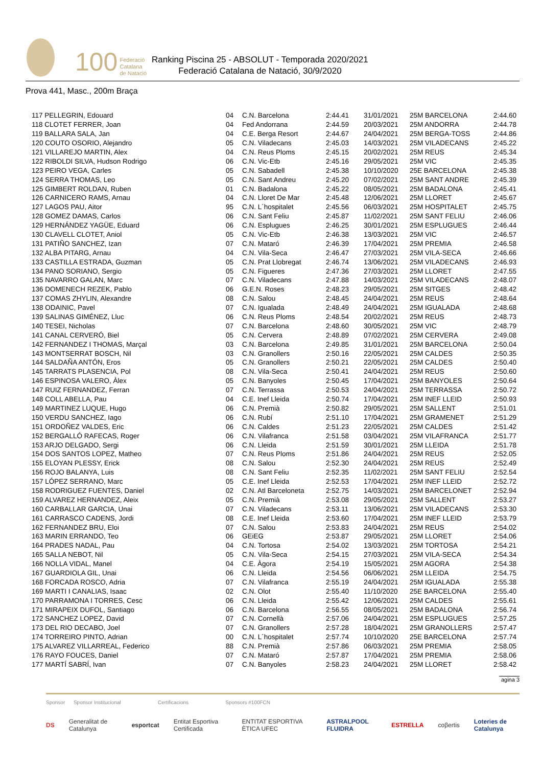100 Federació
Catalana
de Natació
Ranking Piscina 25 - ABSOLUT - Temporada 2020/2021
Federació Catalana de Natació, 30/9/2020
Prova 441, Masc., 200m Braça
| 117 PELLEGRIN, Edouard | 04 | C.N. Barcelona | 2:44.41 | 31/01/2021 | 25M BARCELONA | 2:44.60 |
| 118 CLOTET FERRER, Joan | 04 | Fed Andorrana | 2:44.59 | 20/03/2021 | 25M ANDORRA | 2:44.78 |
| 119 BALLARA SALA, Jan | 04 | C.E. Berga Resort | 2:44.67 | 24/04/2021 | 25M BERGA-TOSS | 2:44.86 |
| 120 COUTO OSORIO, Alejandro | 05 | C.N. Viladecans | 2:45.03 | 14/03/2021 | 25M VILADECANS | 2:45.22 |
| 121 VILLAREJO MARTIN, Alex | 04 | C.N. Reus Ploms | 2:45.15 | 20/02/2021 | 25M REUS | 2:45.34 |
| 122 RIBOLDI SILVA, Hudson Rodrigo | 06 | C.N. Vic-Etb | 2:45.16 | 29/05/2021 | 25M VIC | 2:45.35 |
| 123 PEIRO VEGA, Carles | 05 | C.N. Sabadell | 2:45.38 | 10/10/2020 | 25E BARCELONA | 2:45.38 |
| 124 SERRA THOMAS, Leo | 05 | C.N. Sant Andreu | 2:45.20 | 07/02/2021 | 25M SANT ANDRE | 2:45.39 |
| 125 GIMBERT ROLDAN, Ruben | 01 | C.N. Badalona | 2:45.22 | 08/05/2021 | 25M BADALONA | 2:45.41 |
| 126 CARNICERO RAMS, Arnau | 04 | C.N. Lloret De Mar | 2:45.48 | 12/06/2021 | 25M LLORET | 2:45.67 |
| 127 LAGOS PAU, Aitor | 95 | C.N. L´hospitalet | 2:45.56 | 06/03/2021 | 25M HOSPITALET | 2:45.75 |
| 128 GOMEZ DAMAS, Carlos | 06 | C.N. Sant Feliu | 2:45.87 | 11/02/2021 | 25M SANT FELIU | 2:46.06 |
| 129 HERNÁNDEZ YAGÜE, Eduard | 06 | C.N. Esplugues | 2:46.25 | 30/01/2021 | 25M ESPLUGUES | 2:46.44 |
| 130 CLAVELL CLOTET, Aniol | 05 | C.N. Vic-Etb | 2:46.38 | 13/03/2021 | 25M VIC | 2:46.57 |
| 131 PATIÑO SANCHEZ, Izan | 07 | C.N. Mataró | 2:46.39 | 17/04/2021 | 25M PREMIA | 2:46.58 |
| 132 ALBA PITARG, Arnau | 04 | C.N. Vila-Seca | 2:46.47 | 27/03/2021 | 25M VILA-SECA | 2:46.66 |
| 133 CASTILLA ESTRADA, Guzman | 05 | C.N. Prat Llobregat | 2:46.74 | 13/06/2021 | 25M VILADECANS | 2:46.93 |
| 134 PANO SORIANO, Sergio | 05 | C.N. Figueres | 2:47.36 | 27/03/2021 | 25M LLORET | 2:47.55 |
| 135 NAVARRO GALAN, Marc | 07 | C.N. Viladecans | 2:47.88 | 14/03/2021 | 25M VILADECANS | 2:48.07 |
| 136 DOMENECH REZEK, Pablo | 06 | G.E.N. Roses | 2:48.23 | 29/05/2021 | 25M SITGES | 2:48.42 |
| 137 COMAS ZHYLIN, Alexandre | 08 | C.N. Salou | 2:48.45 | 24/04/2021 | 25M REUS | 2:48.64 |
| 138 ODAINIC, Pavel | 07 | C.N. Igualada | 2:48.49 | 24/04/2021 | 25M IGUALADA | 2:48.68 |
| 139 SALINAS GIMÉNEZ, Lluc | 06 | C.N. Reus Ploms | 2:48.54 | 20/02/2021 | 25M REUS | 2:48.73 |
| 140 TESEI, Nicholas | 07 | C.N. Barcelona | 2:48.60 | 30/05/2021 | 25M VIC | 2:48.79 |
| 141 CANAL CERVERÓ, Biel | 05 | C.N. Cervera | 2:48.89 | 07/02/2021 | 25M CERVERA | 2:49.08 |
| 142 FERNANDEZ I THOMAS, Marçal | 03 | C.N. Barcelona | 2:49.85 | 31/01/2021 | 25M BARCELONA | 2:50.04 |
| 143 MONTSERRAT BOSCH, Nil | 03 | C.N. Granollers | 2:50.16 | 22/05/2021 | 25M CALDES | 2:50.35 |
| 144 SALDAÑA ANTÓN, Eros | 05 | C.N. Granollers | 2:50.21 | 22/05/2021 | 25M CALDES | 2:50.40 |
| 145 TARRATS PLASENCIA, Pol | 08 | C.N. Vila-Seca | 2:50.41 | 24/04/2021 | 25M REUS | 2:50.60 |
| 146 ESPINOSA VALERO, Àlex | 05 | C.N. Banyoles | 2:50.45 | 17/04/2021 | 25M BANYOLES | 2:50.64 |
| 147 RUIZ FERNANDEZ, Ferran | 07 | C.N. Terrassa | 2:50.53 | 24/04/2021 | 25M TERRASSA | 2:50.72 |
| 148 COLL ABELLA, Pau | 04 | C.E. Inef Lleida | 2:50.74 | 17/04/2021 | 25M INEF LLEID | 2:50.93 |
| 149 MARTINEZ LUQUE, Hugo | 06 | C.N. Premià | 2:50.82 | 29/05/2021 | 25M SALLENT | 2:51.01 |
| 150 VERDU SANCHEZ, Iago | 06 | C.N. Rubí | 2:51.10 | 17/04/2021 | 25M GRAMENET | 2:51.29 |
| 151 ORDOÑEZ VALDES, Eric | 06 | C.N. Caldes | 2:51.23 | 22/05/2021 | 25M CALDES | 2:51.42 |
| 152 BERGALLÓ RAFECAS, Roger | 06 | C.N. Vilafranca | 2:51.58 | 03/04/2021 | 25M VILAFRANCA | 2:51.77 |
| 153 ARJO DELGADO, Sergi | 06 | C.N. Lleida | 2:51.59 | 30/01/2021 | 25M LLEIDA | 2:51.78 |
| 154 DOS SANTOS LOPEZ, Matheo | 07 | C.N. Reus Ploms | 2:51.86 | 24/04/2021 | 25M REUS | 2:52.05 |
| 155 ELOYAN PLESSY, Erick | 08 | C.N. Salou | 2:52.30 | 24/04/2021 | 25M REUS | 2:52.49 |
| 156 ROJO BALANYA, Luis | 08 | C.N. Sant Feliu | 2:52.35 | 11/02/2021 | 25M SANT FELIU | 2:52.54 |
| 157 LÓPEZ SERRANO, Marc | 05 | C.E. Inef Lleida | 2:52.53 | 17/04/2021 | 25M INEF LLEID | 2:52.72 |
| 158 RODRIGUEZ FUENTES, Daniel | 02 | C.N. Atl Barceloneta | 2:52.75 | 14/03/2021 | 25M BARCELONET | 2:52.94 |
| 159 ALVAREZ HERNANDEZ, Aleix | 05 | C.N. Premià | 2:53.08 | 29/05/2021 | 25M SALLENT | 2:53.27 |
| 160 CARBALLAR GARCIA, Unai | 07 | C.N. Viladecans | 2:53.11 | 13/06/2021 | 25M VILADECANS | 2:53.30 |
| 161 CARRASCO CADENS, Jordi | 08 | C.E. Inef Lleida | 2:53.60 | 17/04/2021 | 25M INEF LLEID | 2:53.79 |
| 162 FERNANDEZ BRU, Eloi | 07 | C.N. Salou | 2:53.83 | 24/04/2021 | 25M REUS | 2:54.02 |
| 163 MARIN ERRANDO, Teo | 06 | GEiEG | 2:53.87 | 29/05/2021 | 25M LLORET | 2:54.06 |
| 164 PRADES NADAL, Pau | 04 | C.N. Tortosa | 2:54.02 | 13/03/2021 | 25M TORTOSA | 2:54.21 |
| 165 SALLA NEBOT, Nil | 05 | C.N. Vila-Seca | 2:54.15 | 27/03/2021 | 25M VILA-SECA | 2:54.34 |
| 166 NOLLA VIDAL, Manel | 04 | C.E. Àgora | 2:54.19 | 15/05/2021 | 25M AGORA | 2:54.38 |
| 167 GUARDIOLA GIL, Unai | 06 | C.N. Lleida | 2:54.56 | 06/06/2021 | 25M LLEIDA | 2:54.75 |
| 168 FORCADA ROSCO, Adria | 07 | C.N. Vilafranca | 2:55.19 | 24/04/2021 | 25M IGUALADA | 2:55.38 |
| 169 MARTI I CANALIAS, Isaac | 02 | C.N. Olot | 2:55.40 | 11/10/2020 | 25E BARCELONA | 2:55.40 |
| 170 PARRAMONA I TORRES, Cesc | 06 | C.N. Lleida | 2:55.42 | 12/06/2021 | 25M CALDES | 2:55.61 |
| 171 MIRAPEIX DUFOL, Santiago | 06 | C.N. Barcelona | 2:56.55 | 08/05/2021 | 25M BADALONA | 2:56.74 |
| 172 SANCHEZ LOPEZ, David | 07 | C.N. Cornellà | 2:57.06 | 24/04/2021 | 25M ESPLUGUES | 2:57.25 |
| 173 DEL RIO DECABO, Joel | 07 | C.N. Granollers | 2:57.28 | 18/04/2021 | 25M GRANOLLERS | 2:57.47 |
| 174 TORREIRO PINTO, Adrian | 00 | C.N. L´hospitalet | 2:57.74 | 10/10/2020 | 25E BARCELONA | 2:57.74 |
| 175 ALVAREZ VILLARREAL, Federico | 88 | C.N. Premià | 2:57.86 | 06/03/2021 | 25M PREMIA | 2:58.05 |
| 176 RAYO FOUCES, Daniel | 07 | C.N. Mataró | 2:57.87 | 17/04/2021 | 25M PREMIA | 2:58.06 |
| 177 MARTÍ SABRÍ, Ivan | 07 | C.N. Banyoles | 2:58.23 | 24/04/2021 | 25M LLORET | 2:58.42 |
agina 3
Sponsor Sponsor Institucional Certificacions Sponsors #100FCN
DS Generalitat de Catalunya esportcat Entitat Esportiva Certificada ENTITAT ESPORTIVA ÈTICA UFEC ASTRALPOOL FLUIDRA ESTRELLA coβertis Loteries de Catalunya